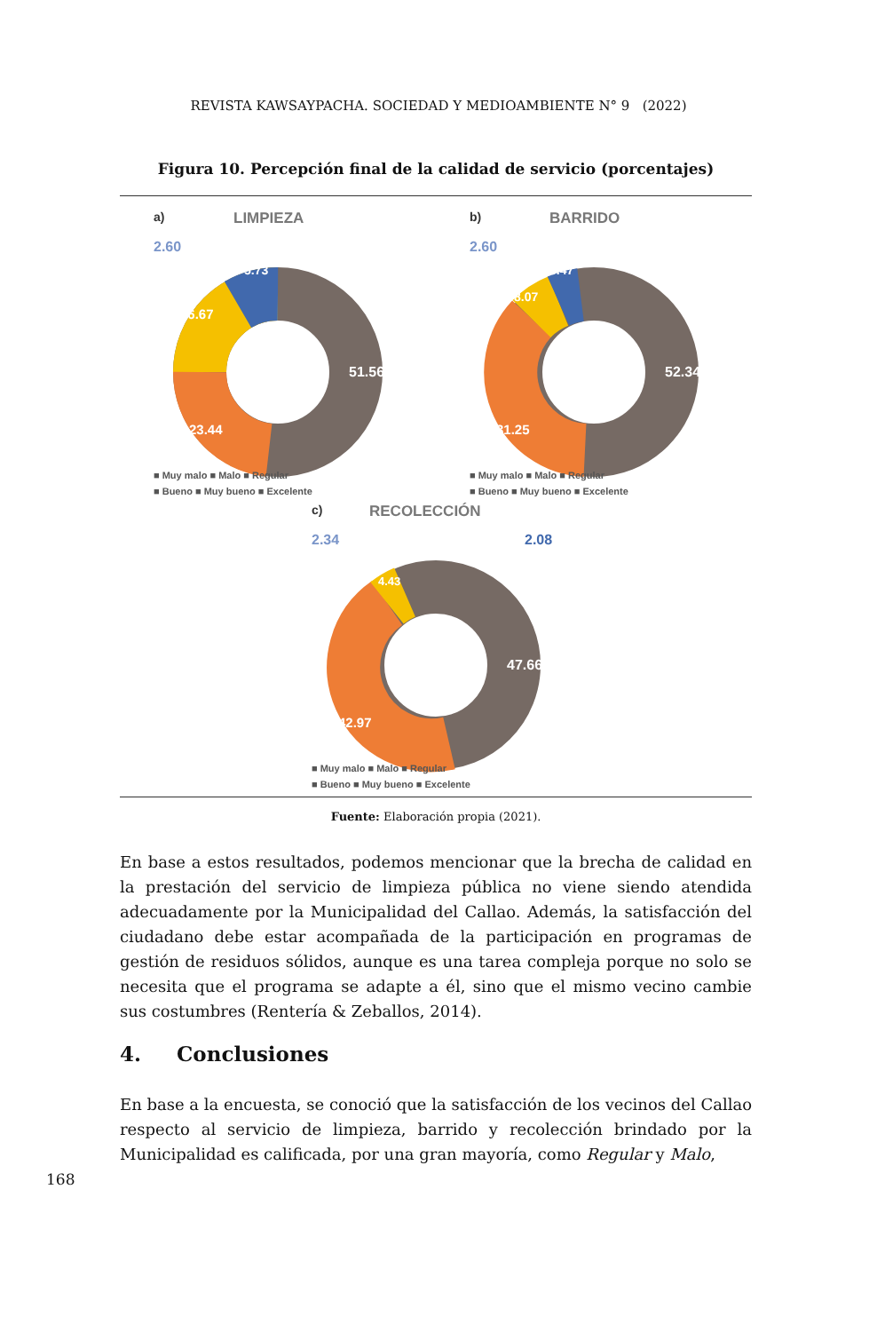REVISTA KAWSAYPACHA. SOCIEDAD Y MEDIOAMBIENTE N° 9 (2022)
Figura 10. Percepción final de la calidad de servicio (porcentajes)
a)
LIMPIEZA
2.60
51.56
23.44
16.67
5.73
■ Muy malo ■ Malo ■ Regular
■ Bueno ■ Muy bueno ■ Excelente
b)
BARRIDO
2.60
52.34
31.25
8.07
5.47
■ Muy malo ■ Malo ■ Regular
■ Bueno ■ Muy bueno ■ Excelente
c)
RECOLECCIÓN
2.34
2.08
47.66
42.97
4.43
■ Muy malo ■ Malo ■ Regular
■ Bueno ■ Muy bueno ■ Excelente
Fuente: Elaboración propia (2021).
En base a estos resultados, podemos mencionar que la brecha de calidad en la prestación del servicio de limpieza pública no viene siendo atendida adecuadamente por la Municipalidad del Callao. Además, la satisfacción del ciudadano debe estar acompañada de la participación en programas de gestión de residuos sólidos, aunque es una tarea compleja porque no solo se necesita que el programa se adapte a él, sino que el mismo vecino cambie sus costumbres (Rentería & Zeballos, 2014).
4. Conclusiones
En base a la encuesta, se conoció que la satisfacción de los vecinos del Callao respecto al servicio de limpieza, barrido y recolección brindado por la Municipalidad es calificada, por una gran mayoría, como Regular y Malo,
168